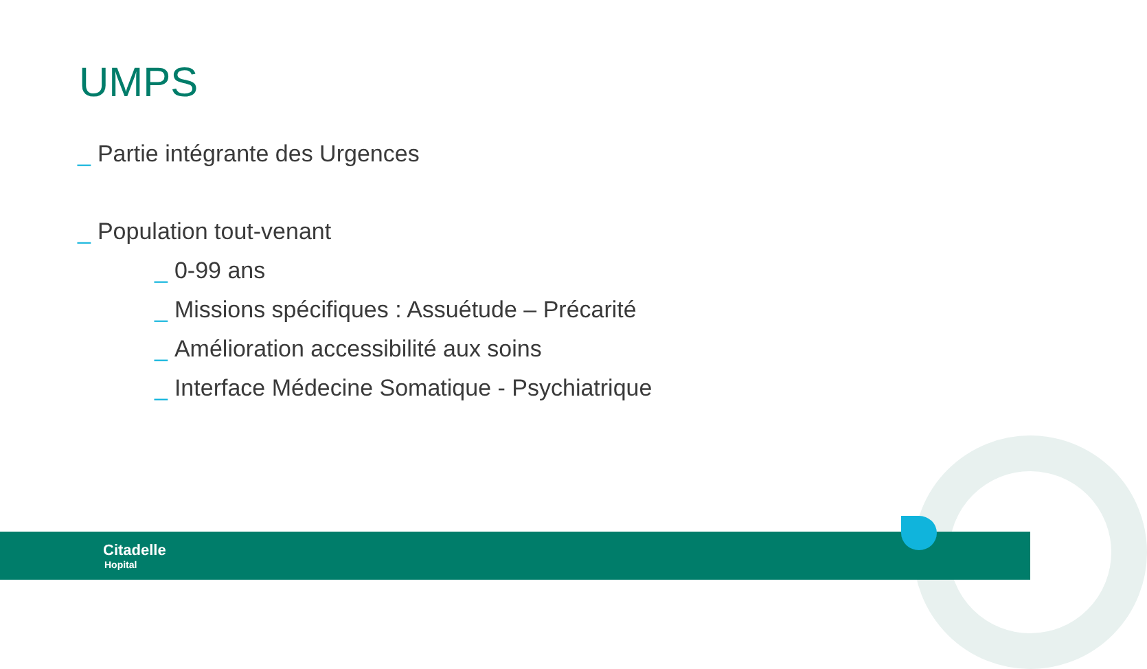UMPS
_ Partie intégrante des Urgences
_ Population tout-venant
_ 0-99 ans
_ Missions spécifiques : Assuétude – Précarité
_ Amélioration accessibilité aux soins
_ Interface Médecine Somatique - Psychiatrique
Citadelle
Hopital